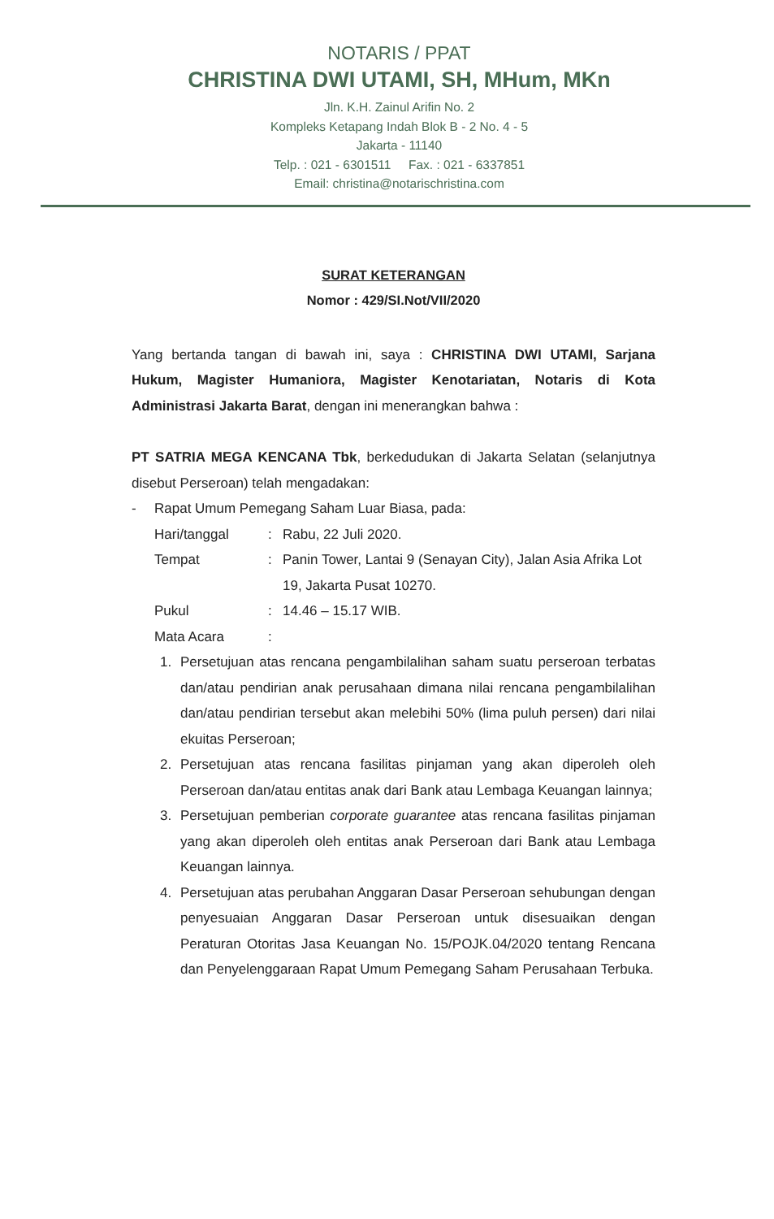NOTARIS / PPAT
CHRISTINA DWI UTAMI, SH, MHum, MKn
Jln. K.H. Zainul Arifin No. 2
Kompleks Ketapang Indah Blok B - 2 No. 4 - 5
Jakarta - 11140
Telp. : 021 - 6301511 Fax. : 021 - 6337851
Email: christina@notarischristina.com
SURAT KETERANGAN
Nomor : 429/SI.Not/VII/2020
Yang bertanda tangan di bawah ini, saya : CHRISTINA DWI UTAMI, Sarjana Hukum, Magister Humaniora, Magister Kenotariatan, Notaris di Kota Administrasi Jakarta Barat, dengan ini menerangkan bahwa :
PT SATRIA MEGA KENCANA Tbk, berkedudukan di Jakarta Selatan (selanjutnya disebut Perseroan) telah mengadakan:
- Rapat Umum Pemegang Saham Luar Biasa, pada:
Hari/tanggal: Rabu, 22 Juli 2020.
Tempat: Panin Tower, Lantai 9 (Senayan City), Jalan Asia Afrika Lot 19, Jakarta Pusat 10270.
Pukul: 14.46 – 15.17 WIB.
Mata Acara:
1. Persetujuan atas rencana pengambilalihan saham suatu perseroan terbatas dan/atau pendirian anak perusahaan dimana nilai rencana pengambilalihan dan/atau pendirian tersebut akan melebihi 50% (lima puluh persen) dari nilai ekuitas Perseroan;
2. Persetujuan atas rencana fasilitas pinjaman yang akan diperoleh oleh Perseroan dan/atau entitas anak dari Bank atau Lembaga Keuangan lainnya;
3. Persetujuan pemberian corporate guarantee atas rencana fasilitas pinjaman yang akan diperoleh oleh entitas anak Perseroan dari Bank atau Lembaga Keuangan lainnya.
4. Persetujuan atas perubahan Anggaran Dasar Perseroan sehubungan dengan penyesuaian Anggaran Dasar Perseroan untuk disesuaikan dengan Peraturan Otoritas Jasa Keuangan No. 15/POJK.04/2020 tentang Rencana dan Penyelenggaraan Rapat Umum Pemegang Saham Perusahaan Terbuka.